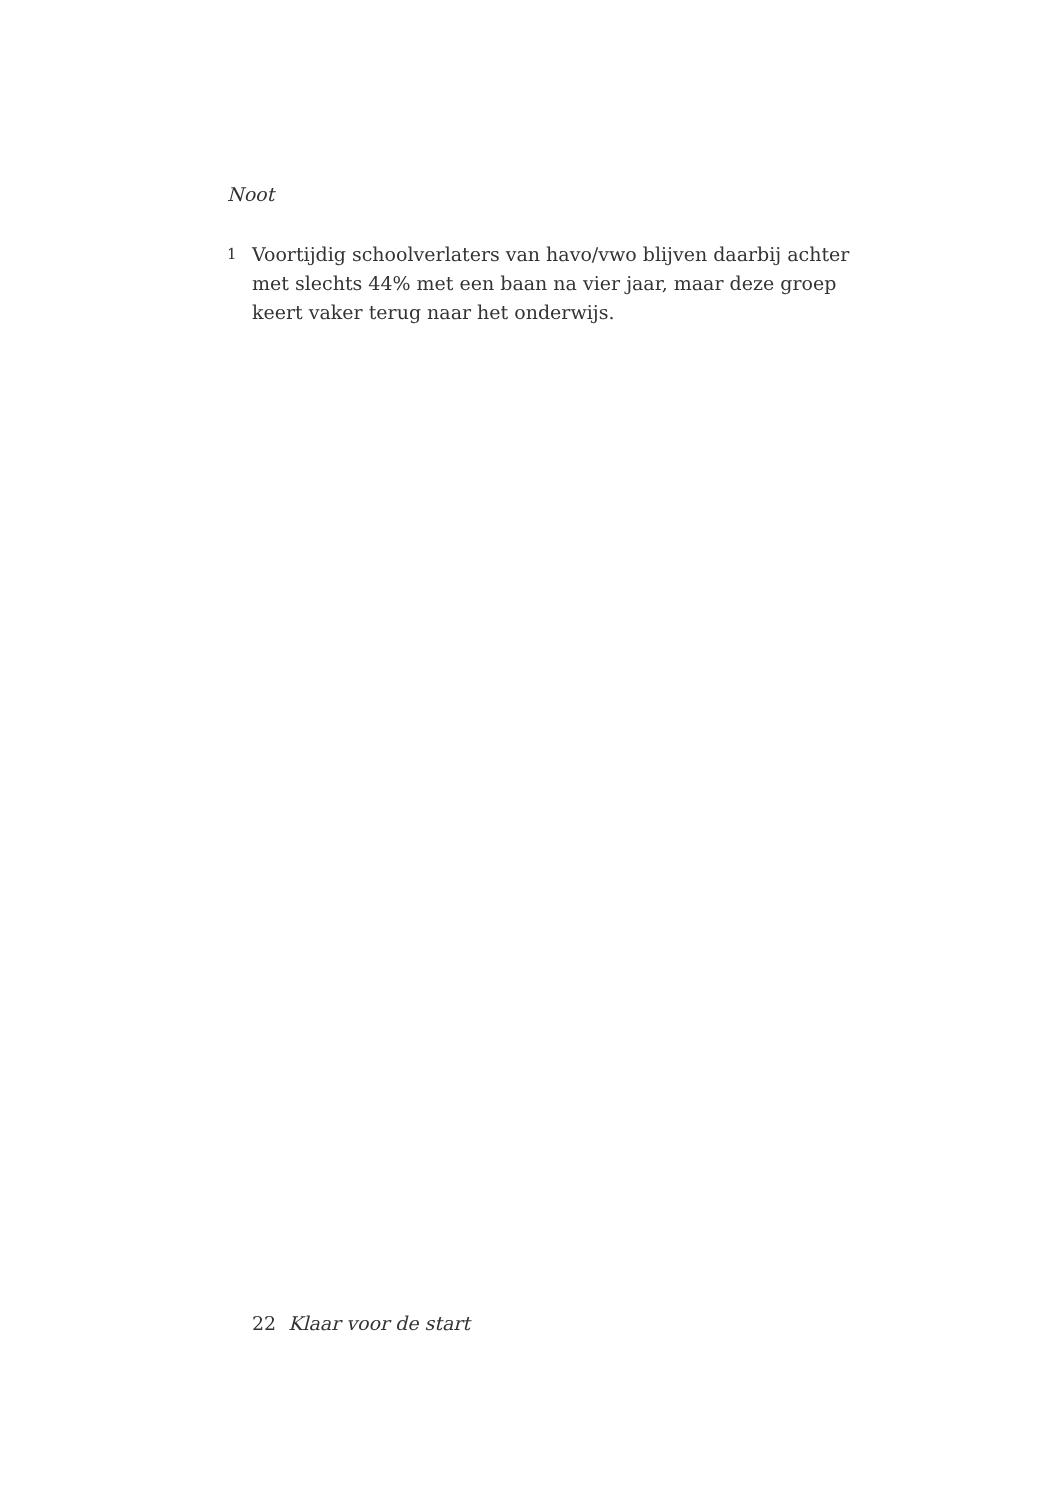Noot
1 Voortijdig schoolverlaters van havo/vwo blijven daarbij achter met slechts 44% met een baan na vier jaar, maar deze groep keert vaker terug naar het onderwijs.
22 Klaar voor de start